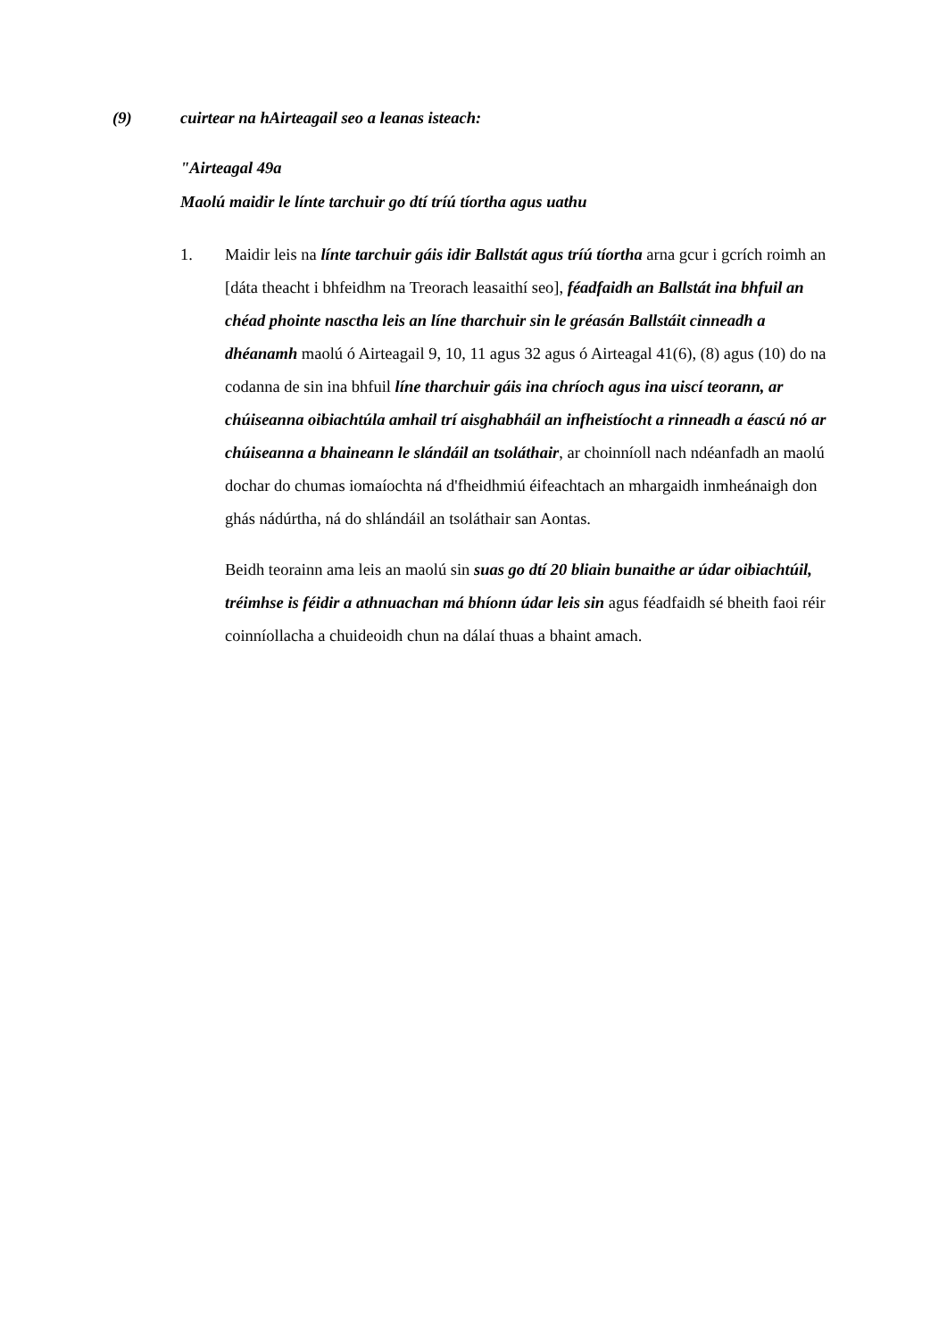(9) cuirtear na hAirteagail seo a leanas isteach:
"Airteagal 49a
Maolú maidir le línte tarchuir go dtí tríú tíortha agus uathu
1. Maidir leis na línte tarchuir gáis idir Ballstát agus tríú tíortha arna gcur i gcrích roimh an [dáta theacht i bhfeidhm na Treorach leasaithí seo], féadfaidh an Ballstát ina bhfuil an chéad phointe nasctha leis an líne tharchuir sin le gréasán Ballstáit cinneadh a dhéanamh maolú ó Airteagail 9, 10, 11 agus 32 agus ó Airteagal 41(6), (8) agus (10) do na codanna de sin ina bhfuil líne tharchuir gáis ina chríoch agus ina uiscí teorann, ar chúiseanna oibiachtúla amhail trí aisghabháil an infheistíocht a rinneadh a éascú nó ar chúiseanna a bhaineann le slándáil an tsoláthair, ar choinníoll nach ndéanfadh an maolú dochar do chumas iomaíochta ná d'fheidhmiú éifeachtach an mhargaidh inmheánaigh don ghás nádúrtha, ná do shlándáil an tsoláthair san Aontas.
Beidh teorainn ama leis an maolú sin suas go dtí 20 bliain bunaithe ar údar oibiachtúil, tréimhse is féidir a athnuachan má bhíonn údar leis sin agus féadfaidh sé bheith faoi réir coinníollacha a chuideoidh chun na dálaí thuas a bhaint amach.